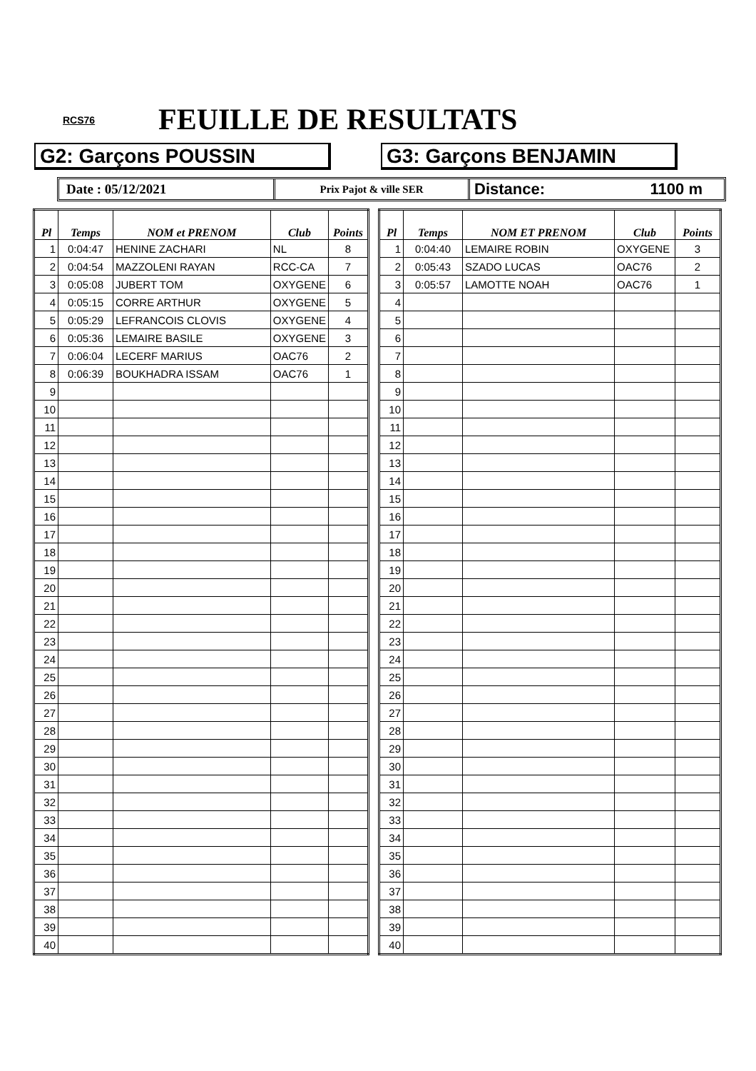RCS76 FEUILLE DE RESULTATS
G2: Garçons POUSSIN G3: Garçons BENJAMIN
Date : 05/12/2021
Prix Pajot & ville SER
Distance: 1100 m
| Pl | Temps | NOM et PRENOM | Club | Points |
| --- | --- | --- | --- | --- |
| 1 | 0:04:47 | HENINE ZACHARI | NL | 8 |
| 2 | 0:04:54 | MAZZOLENI RAYAN | RCC-CA | 7 |
| 3 | 0:05:08 | JUBERT TOM | OXYGENE | 6 |
| 4 | 0:05:15 | CORRE ARTHUR | OXYGENE | 5 |
| 5 | 0:05:29 | LEFRANCOIS CLOVIS | OXYGENE | 4 |
| 6 | 0:05:36 | LEMAIRE BASILE | OXYGENE | 3 |
| 7 | 0:06:04 | LECERF MARIUS | OAC76 | 2 |
| 8 | 0:06:39 | BOUKHADRA ISSAM | OAC76 | 1 |
| 9 | | | | |
| 10 | | | | |
| 11 | | | | |
| 12 | | | | |
| 13 | | | | |
| 14 | | | | |
| 15 | | | | |
| 16 | | | | |
| 17 | | | | |
| 18 | | | | |
| 19 | | | | |
| 20 | | | | |
| 21 | | | | |
| 22 | | | | |
| 23 | | | | |
| 24 | | | | |
| 25 | | | | |
| 26 | | | | |
| 27 | | | | |
| 28 | | | | |
| 29 | | | | |
| 30 | | | | |
| 31 | | | | |
| 32 | | | | |
| 33 | | | | |
| 34 | | | | |
| 35 | | | | |
| 36 | | | | |
| 37 | | | | |
| 38 | | | | |
| 39 | | | | |
| 40 | | | | |
| Pl | Temps | NOM ET PRENOM | Club | Points |
| --- | --- | --- | --- | --- |
| 1 | 0:04:40 | LEMAIRE ROBIN | OXYGENE | 3 |
| 2 | 0:05:43 | SZADO LUCAS | OAC76 | 2 |
| 3 | 0:05:57 | LAMOTTE NOAH | OAC76 | 1 |
| 4 | | | | |
| 5 | | | | |
| 6 | | | | |
| 7 | | | | |
| 8 | | | | |
| 9 | | | | |
| 10 | | | | |
| 11 | | | | |
| 12 | | | | |
| 13 | | | | |
| 14 | | | | |
| 15 | | | | |
| 16 | | | | |
| 17 | | | | |
| 18 | | | | |
| 19 | | | | |
| 20 | | | | |
| 21 | | | | |
| 22 | | | | |
| 23 | | | | |
| 24 | | | | |
| 25 | | | | |
| 26 | | | | |
| 27 | | | | |
| 28 | | | | |
| 29 | | | | |
| 30 | | | | |
| 31 | | | | |
| 32 | | | | |
| 33 | | | | |
| 34 | | | | |
| 35 | | | | |
| 36 | | | | |
| 37 | | | | |
| 38 | | | | |
| 39 | | | | |
| 40 | | | | |